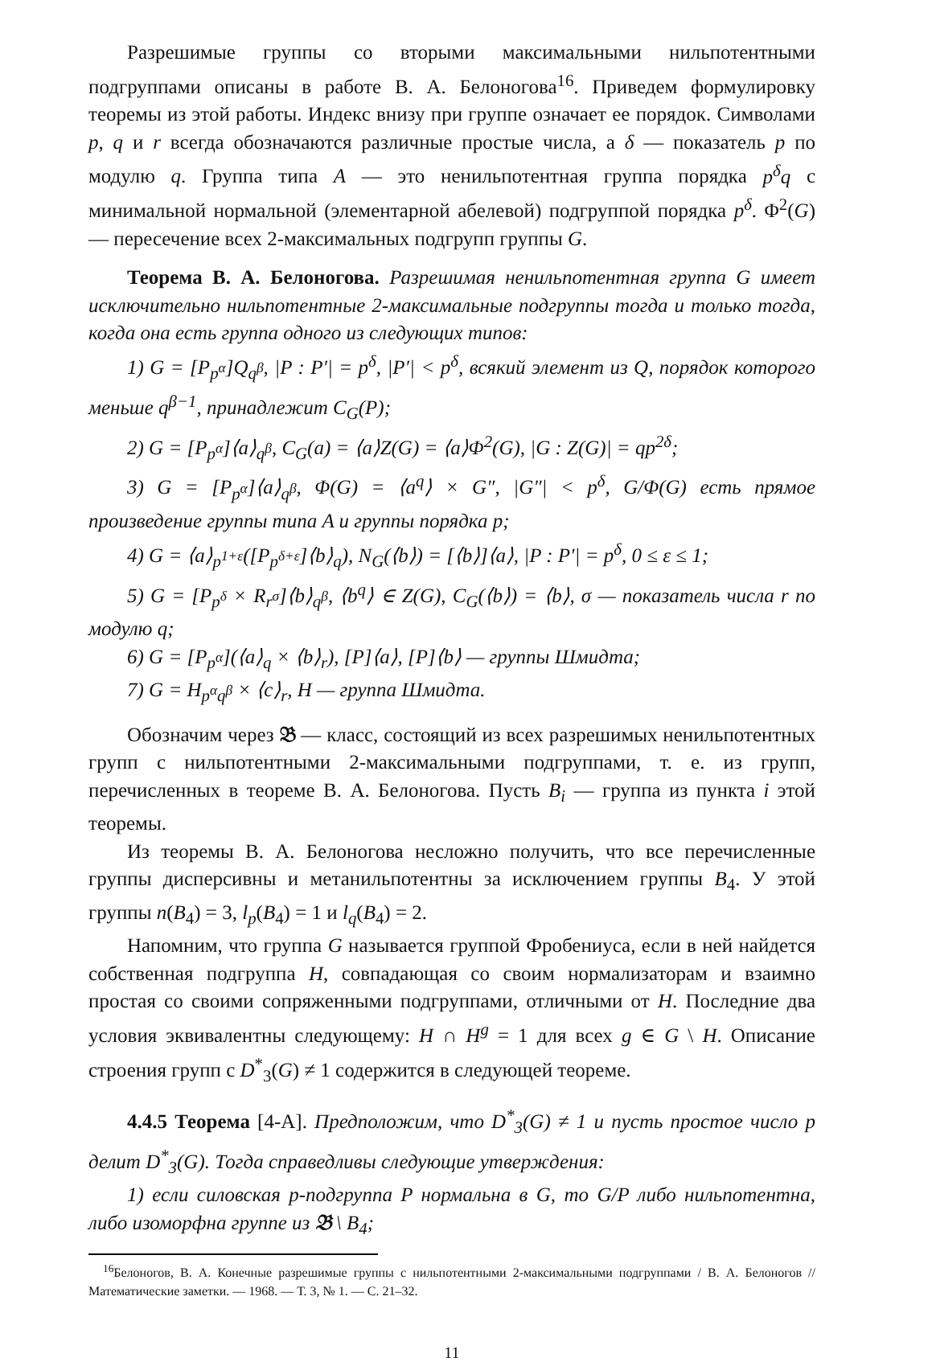Разрешимые группы со вторыми максимальными нильпотентными подгруппами описаны в работе В. А. Белоногова<sup>16</sup>. Приведем формулировку теоремы из этой работы. Индекс внизу при группе означает ее порядок. Символами p, q и r всегда обозначаются различные простые числа, а δ — показатель p по модулю q. Группа типа A — это ненильпотентная группа порядка p<sup>δ</sup>q с минимальной нормальной (элементарной абелевой) подгруппой порядка p<sup>δ</sup>. Φ<sup>2</sup>(G) — пересечение всех 2-максимальных подгрупп группы G.
Теорема В. А. Белоногова. Разрешимая ненильпотентная группа G имеет исключительно нильпотентные 2-максимальные подгруппы тогда и только тогда, когда она есть группа одного из следующих типов:
1) G = [P<sub>p<sup>α</sup></sub>]Q<sub>q<sup>β</sup></sub>, |P : P′| = p<sup>δ</sup>, |P′| < p<sup>δ</sup>, всякий элемент из Q, порядок которого меньше q<sup>β−1</sup>, принадлежит C<sub>G</sub>(P);
2) G = [P<sub>p<sup>α</sup></sub>]⟨a⟩<sub>q<sup>β</sup></sub>, C<sub>G</sub>(a) = ⟨a⟩Z(G) = ⟨a⟩Φ<sup>2</sup>(G), |G : Z(G)| = qp<sup>2δ</sup>;
3) G = [P<sub>p<sup>α</sup></sub>]⟨a⟩<sub>q<sup>β</sup></sub>, Φ(G) = ⟨a<sup>q</sup>⟩ × G″, |G″| < p<sup>δ</sup>, G/Φ(G) есть прямое произведение группы типа A и группы порядка p;
4) G = ⟨a⟩<sub>p<sup>1+ε</sup></sub>([P<sub>p<sup>δ+ε</sup></sub>]⟨b⟩<sub>q</sub>), N<sub>G</sub>(⟨b⟩) = [⟨b⟩]⟨a⟩, |P : P′| = p<sup>δ</sup>, 0 ≤ ε ≤ 1;
5) G = [P<sub>p<sup>δ</sup></sub> × R<sub>r<sup>σ</sup></sub>]⟨b⟩<sub>q<sup>β</sup></sub>, ⟨b<sup>q</sup>⟩ ∈ Z(G), C<sub>G</sub>(⟨b⟩) = ⟨b⟩, σ — показатель числа r по модулю q;
6) G = [P<sub>p<sup>α</sup></sub>](⟨a⟩<sub>q</sub> × ⟨b⟩<sub>r</sub>), [P]⟨a⟩, [P]⟨b⟩ — группы Шмидта;
7) G = H<sub>p<sup>α</sup>q<sup>β</sup></sub> × ⟨c⟩<sub>r</sub>, H — группа Шмидта.
Обозначим через 𝔅 — класс, состоящий из всех разрешимых ненильпотентных групп с нильпотентными 2-максимальными подгруппами, т. е. из групп, перечисленных в теореме В. А. Белоногова. Пусть B<sub>i</sub> — группа из пункта i этой теоремы.
Из теоремы В. А. Белоногова несложно получить, что все перечисленные группы дисперсивны и метанильпотентны за исключением группы B<sub>4</sub>. У этой группы n(B<sub>4</sub>) = 3, l<sub>p</sub>(B<sub>4</sub>) = 1 и l<sub>q</sub>(B<sub>4</sub>) = 2.
Напомним, что группа G называется группой Фробениуса, если в ней найдется собственная подгруппа H, совпадающая со своим нормализаторам и взаимно простая со своими сопряженными подгруппами, отличными от H. Последние два условия эквивалентны следующему: H ∩ H<sup>g</sup> = 1 для всех g ∈ G \ H. Описание строения групп с D<sup>*</sup><sub>3</sub>(G) ≠ 1 содержится в следующей теореме.
4.4.5 Теорема [4-А]. Предположим, что D<sup>*</sup><sub>3</sub>(G) ≠ 1 и пусть простое число p делит D<sup>*</sup><sub>3</sub>(G). Тогда справедливы следующие утверждения:
1) если силовская p-подгруппа P нормальна в G, то G/P либо нильпотентна, либо изоморфна группе из 𝔅 \ B<sub>4</sub>;
<sup>16</sup> Белоногов, В. А. Конечные разрешимые группы с нильпотентными 2-максимальными подгруппами / В. А. Белоногов // Математические заметки. — 1968. — Т. 3, № 1. — С. 21–32.
11